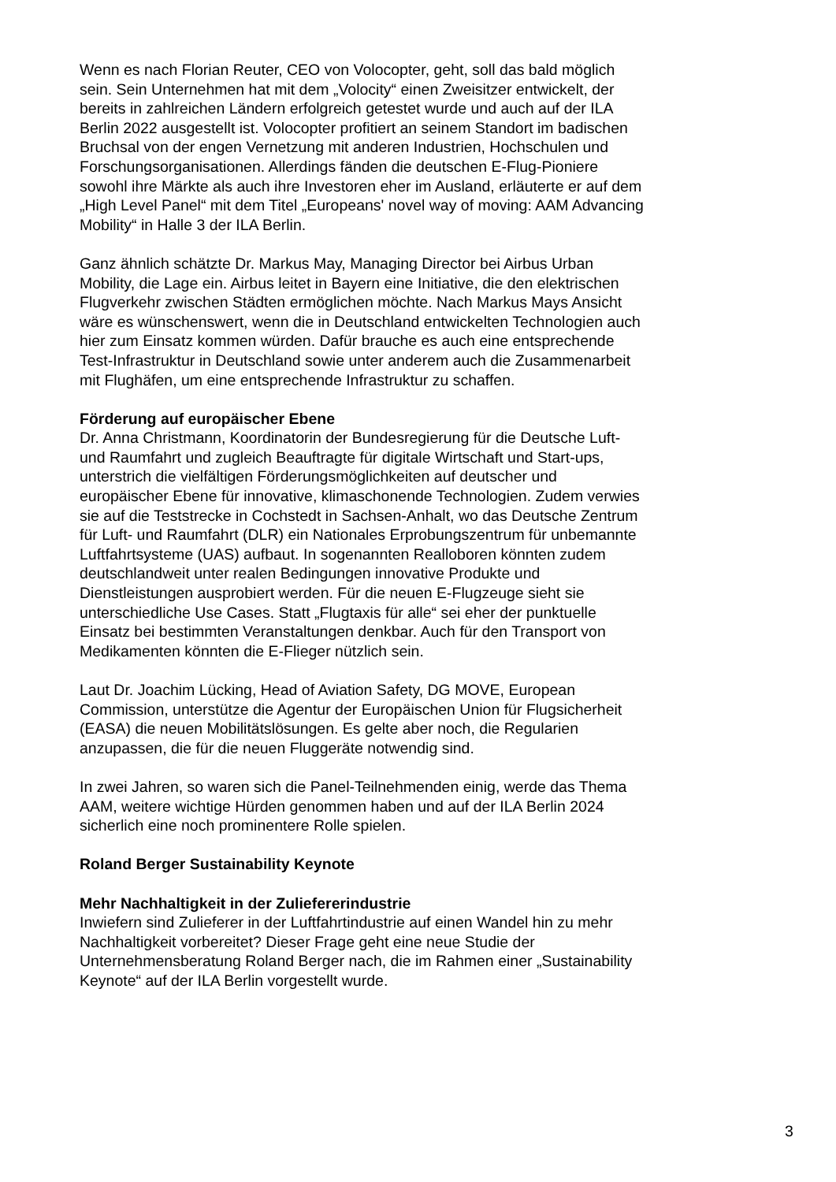Wenn es nach Florian Reuter, CEO von Volocopter, geht, soll das bald möglich sein. Sein Unternehmen hat mit dem „Volocity“ einen Zweisitzer entwickelt, der bereits in zahlreichen Ländern erfolgreich getestet wurde und auch auf der ILA Berlin 2022 ausgestellt ist. Volocopter profitiert an seinem Standort im badischen Bruchsal von der engen Vernetzung mit anderen Industrien, Hochschulen und Forschungsorganisationen. Allerdings fänden die deutschen E-Flug-Pioniere sowohl ihre Märkte als auch ihre Investoren eher im Ausland, erläuterte er auf dem „High Level Panel“ mit dem Titel „Europeans' novel way of moving: AAM Advancing Mobility“ in Halle 3 der ILA Berlin.
Ganz ähnlich schätzte Dr. Markus May, Managing Director bei Airbus Urban Mobility, die Lage ein. Airbus leitet in Bayern eine Initiative, die den elektrischen Flugverkehr zwischen Städten ermöglichen möchte. Nach Markus Mays Ansicht wäre es wünschenswert, wenn die in Deutschland entwickelten Technologien auch hier zum Einsatz kommen würden. Dafür brauche es auch eine entsprechende Test-Infrastruktur in Deutschland sowie unter anderem auch die Zusammenarbeit mit Flughäfen, um eine entsprechende Infrastruktur zu schaffen.
Förderung auf europäischer Ebene
Dr. Anna Christmann, Koordinatorin der Bundesregierung für die Deutsche Luft- und Raumfahrt und zugleich Beauftragte für digitale Wirtschaft und Start-ups, unterstrich die vielfältigen Förderungsmöglichkeiten auf deutscher und europäischer Ebene für innovative, klimaschonende Technologien. Zudem verwies sie auf die Teststrecke in Cochstedt in Sachsen-Anhalt, wo das Deutsche Zentrum für Luft- und Raumfahrt (DLR) ein Nationales Erprobungszentrum für unbemannte Luftfahrtsysteme (UAS) aufbaut. In sogenannten Realloboren könnten zudem deutschlandweit unter realen Bedingungen innovative Produkte und Dienstleistungen ausprobiert werden. Für die neuen E-Flugzeuge sieht sie unterschiedliche Use Cases. Statt „Flugtaxis für alle“ sei eher der punktuelle Einsatz bei bestimmten Veranstaltungen denkbar. Auch für den Transport von Medikamenten könnten die E-Flieger nützlich sein.
Laut Dr. Joachim Lücking, Head of Aviation Safety, DG MOVE, European Commission, unterstütze die Agentur der Europäischen Union für Flugsicherheit (EASA) die neuen Mobilitätslösungen. Es gelte aber noch, die Regularien anzupassen, die für die neuen Fluggeräte notwendig sind.
In zwei Jahren, so waren sich die Panel-Teilnehmenden einig, werde das Thema AAM, weitere wichtige Hürden genommen haben und auf der ILA Berlin 2024 sicherlich eine noch prominentere Rolle spielen.
Roland Berger Sustainability Keynote
Mehr Nachhaltigkeit in der Zuliefererindustrie
Inwiefern sind Zulieferer in der Luftfahrtindustrie auf einen Wandel hin zu mehr Nachhaltigkeit vorbereitet? Dieser Frage geht eine neue Studie der Unternehmensberatung Roland Berger nach, die im Rahmen einer „Sustainability Keynote“ auf der ILA Berlin vorgestellt wurde.
3